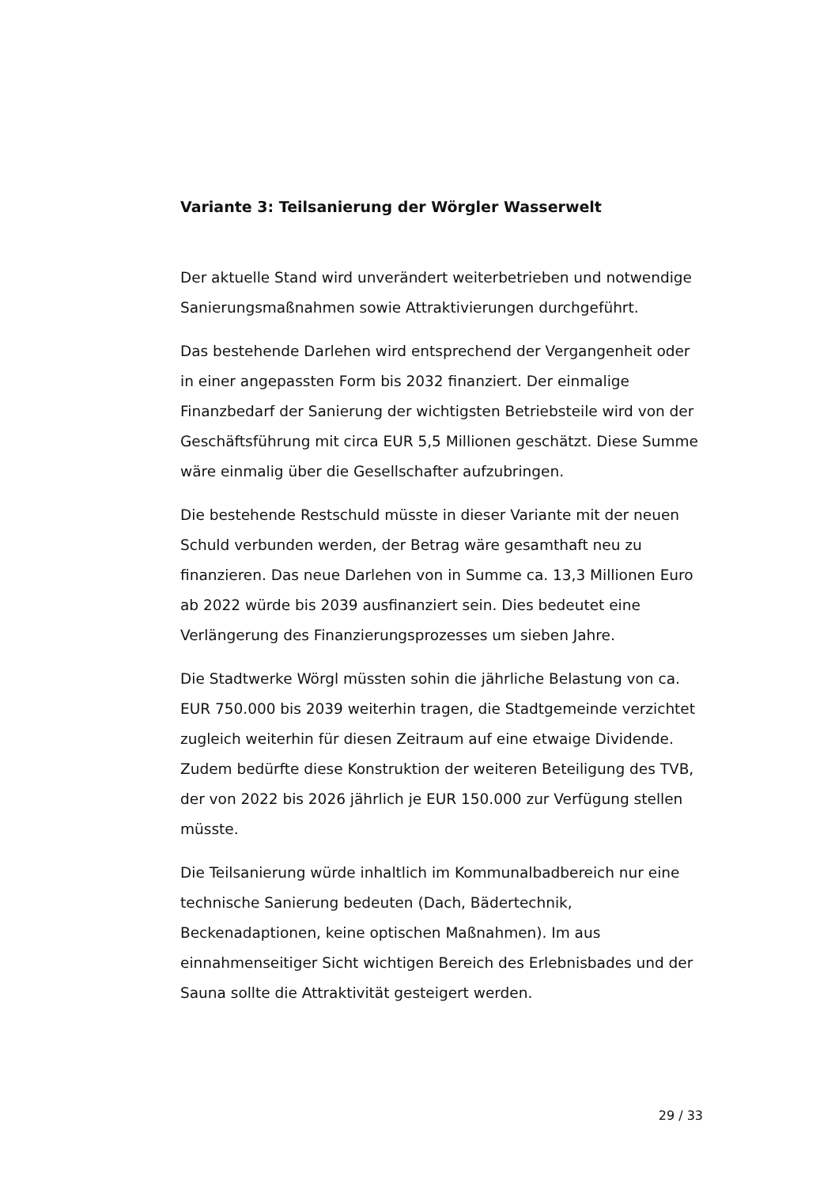Variante 3: Teilsanierung der Wörgler Wasserwelt
Der aktuelle Stand wird unverändert weiterbetrieben und notwendige Sanierungsmaßnahmen sowie Attraktivierungen durchgeführt.
Das bestehende Darlehen wird entsprechend der Vergangenheit oder in einer angepassten Form bis 2032 finanziert. Der einmalige Finanzbedarf der Sanierung der wichtigsten Betriebsteile wird von der Geschäftsführung mit circa EUR 5,5 Millionen geschätzt. Diese Summe wäre einmalig über die Gesellschafter aufzubringen.
Die bestehende Restschuld müsste in dieser Variante mit der neuen Schuld verbunden werden, der Betrag wäre gesamthaft neu zu finanzieren. Das neue Darlehen von in Summe ca. 13,3 Millionen Euro ab 2022 würde bis 2039 ausfinanziert sein. Dies bedeutet eine Verlängerung des Finanzierungsprozesses um sieben Jahre.
Die Stadtwerke Wörgl müssten sohin die jährliche Belastung von ca. EUR 750.000 bis 2039 weiterhin tragen, die Stadtgemeinde verzichtet zugleich weiterhin für diesen Zeitraum auf eine etwaige Dividende. Zudem bedürfte diese Konstruktion der weiteren Beteiligung des TVB, der von 2022 bis 2026 jährlich je EUR 150.000 zur Verfügung stellen müsste.
Die Teilsanierung würde inhaltlich im Kommunalbadbereich nur eine technische Sanierung bedeuten (Dach, Bädertechnik, Beckenadaptionen, keine optischen Maßnahmen). Im aus einnahmenseitiger Sicht wichtigen Bereich des Erlebnisbades und der Sauna sollte die Attraktivität gesteigert werden.
29 / 33